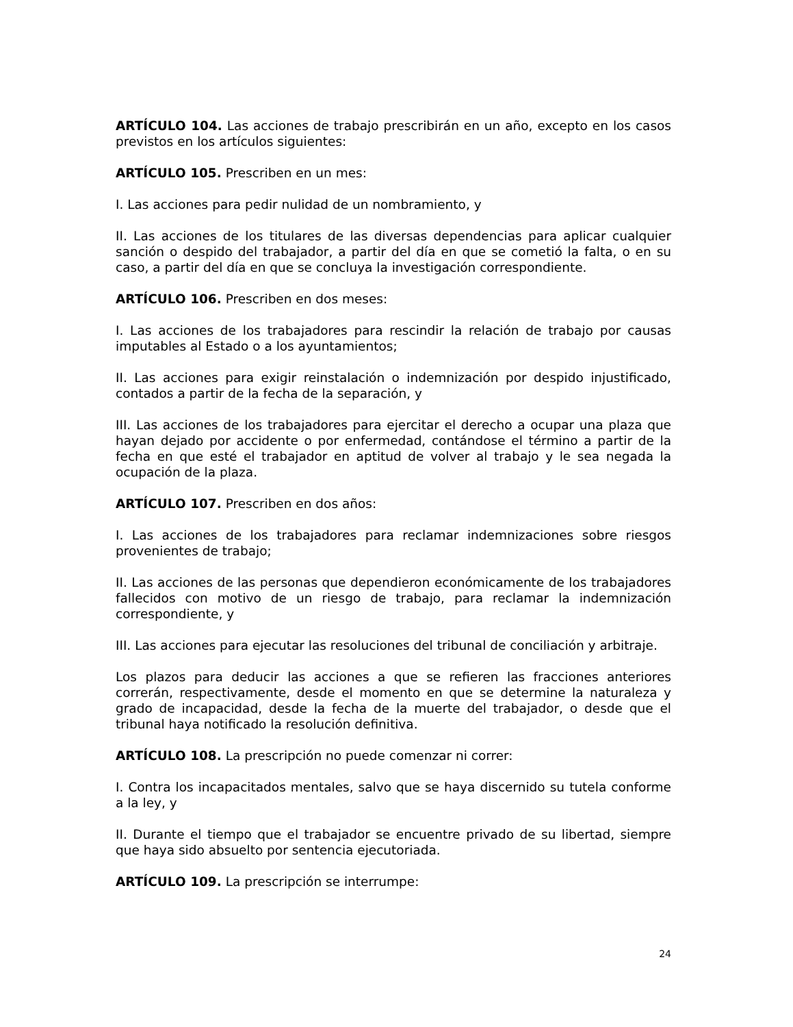ARTÍCULO 104. Las acciones de trabajo prescribirán en un año, excepto en los casos previstos en los artículos siguientes:
ARTÍCULO 105. Prescriben en un mes:
I. Las acciones para pedir nulidad de un nombramiento, y
II. Las acciones de los titulares de las diversas dependencias para aplicar cualquier sanción o despido del trabajador, a partir del día en que se cometió la falta, o en su caso, a partir del día en que se concluya la investigación correspondiente.
ARTÍCULO 106. Prescriben en dos meses:
I. Las acciones de los trabajadores para rescindir la relación de trabajo por causas imputables al Estado o a los ayuntamientos;
II. Las acciones para exigir reinstalación o indemnización por despido injustificado, contados a partir de la fecha de la separación, y
III. Las acciones de los trabajadores para ejercitar el derecho a ocupar una plaza que hayan dejado por accidente o por enfermedad, contándose el término a partir de la fecha en que esté el trabajador en aptitud de volver al trabajo y le sea negada la ocupación de la plaza.
ARTÍCULO 107. Prescriben en dos años:
I. Las acciones de los trabajadores para reclamar indemnizaciones sobre riesgos provenientes de trabajo;
II. Las acciones de las personas que dependieron económicamente de los trabajadores fallecidos con motivo de un riesgo de trabajo, para reclamar la indemnización correspondiente, y
III. Las acciones para ejecutar las resoluciones del tribunal de conciliación y arbitraje.
Los plazos para deducir las acciones a que se refieren las fracciones anteriores correrán, respectivamente, desde el momento en que se determine la naturaleza y grado de incapacidad, desde la fecha de la muerte del trabajador, o desde que el tribunal haya notificado la resolución definitiva.
ARTÍCULO 108. La prescripción no puede comenzar ni correr:
I. Contra los incapacitados mentales, salvo que se haya discernido su tutela conforme a la ley, y
II. Durante el tiempo que el trabajador se encuentre privado de su libertad, siempre que haya sido absuelto por sentencia ejecutoriada.
ARTÍCULO 109. La prescripción se interrumpe:
24